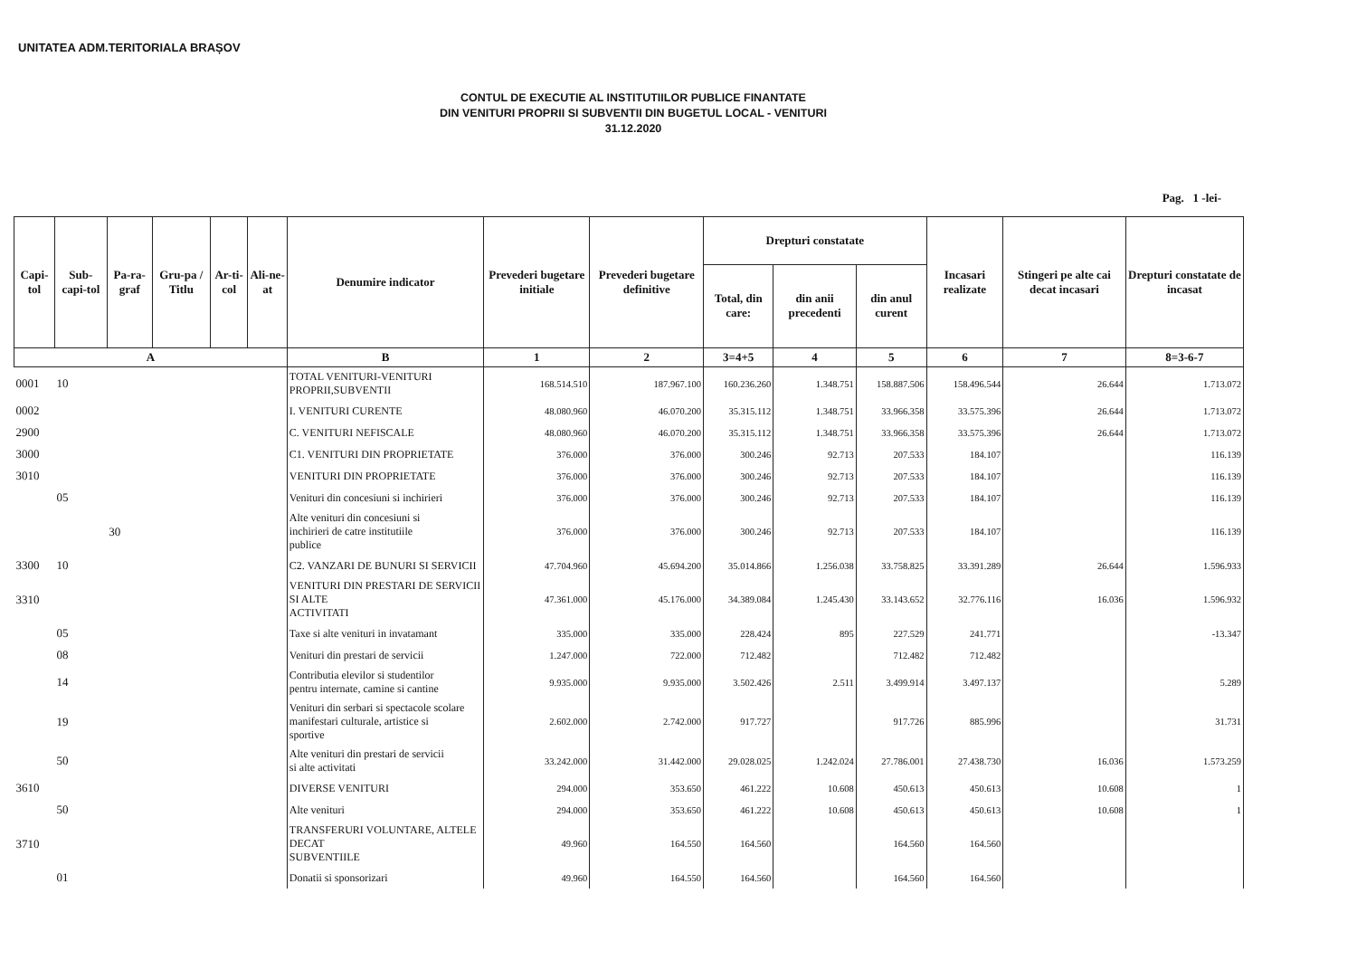UNITATEA ADM.TERITORIALA BRAȘOV
CONTUL DE EXECUTIE AL INSTITUTIILOR PUBLICE FINANTATE
DIN VENITURI PROPRII SI SUBVENTII DIN BUGETUL LOCAL - VENITURI
31.12.2020
Pag. 1 -lei-
| Capi-tol | Sub-capi-tol | Pa-ra-graf | Gru-pa / Titlu | Ar-ti-col | Ali-ne-at | Denumire indicator | Prevederi bugetare initiale | Prevederi bugetare definitive | Drepturi constatate | | | Incasari realizate | Stingeri pe alte cai decat incasari | Drepturi constatate de incasat |
| --- | --- | --- | --- | --- | --- | --- | --- | --- | --- | --- | --- | --- | --- | --- |
| | | | | | | | | | Total, din care: | din anii precedenti | din anul curent | | | |
| A | | | | | | B | 1 | 2 | 3=4+5 | 4 | 5 | 6 | 7 | 8=3-6-7 |
| 0001 | 10 | | | | | TOTAL VENITURI-VENITURI PROPRII,SUBVENTII | 168.514.510 | 187.967.100 | 160.236.260 | 1.348.751 | 158.887.506 | 158.496.544 | 26.644 | 1.713.072 |
| 0002 | | | | | | I. VENITURI CURENTE | 48.080.960 | 46.070.200 | 35.315.112 | 1.348.751 | 33.966.358 | 33.575.396 | 26.644 | 1.713.072 |
| 2900 | | | | | | C. VENITURI NEFISCALE | 48.080.960 | 46.070.200 | 35.315.112 | 1.348.751 | 33.966.358 | 33.575.396 | 26.644 | 1.713.072 |
| 3000 | | | | | | C1. VENITURI DIN PROPRIETATE | 376.000 | 376.000 | 300.246 | 92.713 | 207.533 | 184.107 | | 116.139 |
| 3010 | | | | | | VENITURI DIN PROPRIETATE | 376.000 | 376.000 | 300.246 | 92.713 | 207.533 | 184.107 | | 116.139 |
| | 05 | | | | | Venituri din concesiuni si inchirieri | 376.000 | 376.000 | 300.246 | 92.713 | 207.533 | 184.107 | | 116.139 |
| | | 30 | | | | Alte venituri din concesiuni si inchirieri de catre institutiile publice | 376.000 | 376.000 | 300.246 | 92.713 | 207.533 | 184.107 | | 116.139 |
| 3300 | 10 | | | | | C2. VANZARI DE BUNURI SI SERVICII | 47.704.960 | 45.694.200 | 35.014.866 | 1.256.038 | 33.758.825 | 33.391.289 | 26.644 | 1.596.933 |
| 3310 | | | | | | VENITURI DIN PRESTARI DE SERVICII SI ALTE ACTIVITATI | 47.361.000 | 45.176.000 | 34.389.084 | 1.245.430 | 33.143.652 | 32.776.116 | 16.036 | 1.596.932 |
| | 05 | | | | | Taxe si alte venituri in invatamant | 335.000 | 335.000 | 228.424 | 895 | 227.529 | 241.771 | | -13.347 |
| | 08 | | | | | Venituri din prestari de servicii | 1.247.000 | 722.000 | 712.482 | | 712.482 | 712.482 | | |
| | 14 | | | | | Contributia elevilor si studentilor pentru internate, camine si cantine | 9.935.000 | 9.935.000 | 3.502.426 | 2.511 | 3.499.914 | 3.497.137 | | 5.289 |
| | 19 | | | | | Venituri din serbari si spectacole scolare manifestari culturale, artistice si sportive | 2.602.000 | 2.742.000 | 917.727 | | 917.726 | 885.996 | | 31.731 |
| | 50 | | | | | Alte venituri din prestari de servicii si alte activitati | 33.242.000 | 31.442.000 | 29.028.025 | 1.242.024 | 27.786.001 | 27.438.730 | 16.036 | 1.573.259 |
| 3610 | | | | | | DIVERSE VENITURI | 294.000 | 353.650 | 461.222 | 10.608 | 450.613 | 450.613 | 10.608 | 1 |
| | 50 | | | | | Alte venituri | 294.000 | 353.650 | 461.222 | 10.608 | 450.613 | 450.613 | 10.608 | 1 |
| 3710 | | | | | | TRANSFERURI VOLUNTARE, ALTELE DECAT SUBVENTIILE | 49.960 | 164.550 | 164.560 | | 164.560 | 164.560 | | |
| | 01 | | | | | Donatii si sponsorizari | 49.960 | 164.550 | 164.560 | | 164.560 | 164.560 | | |